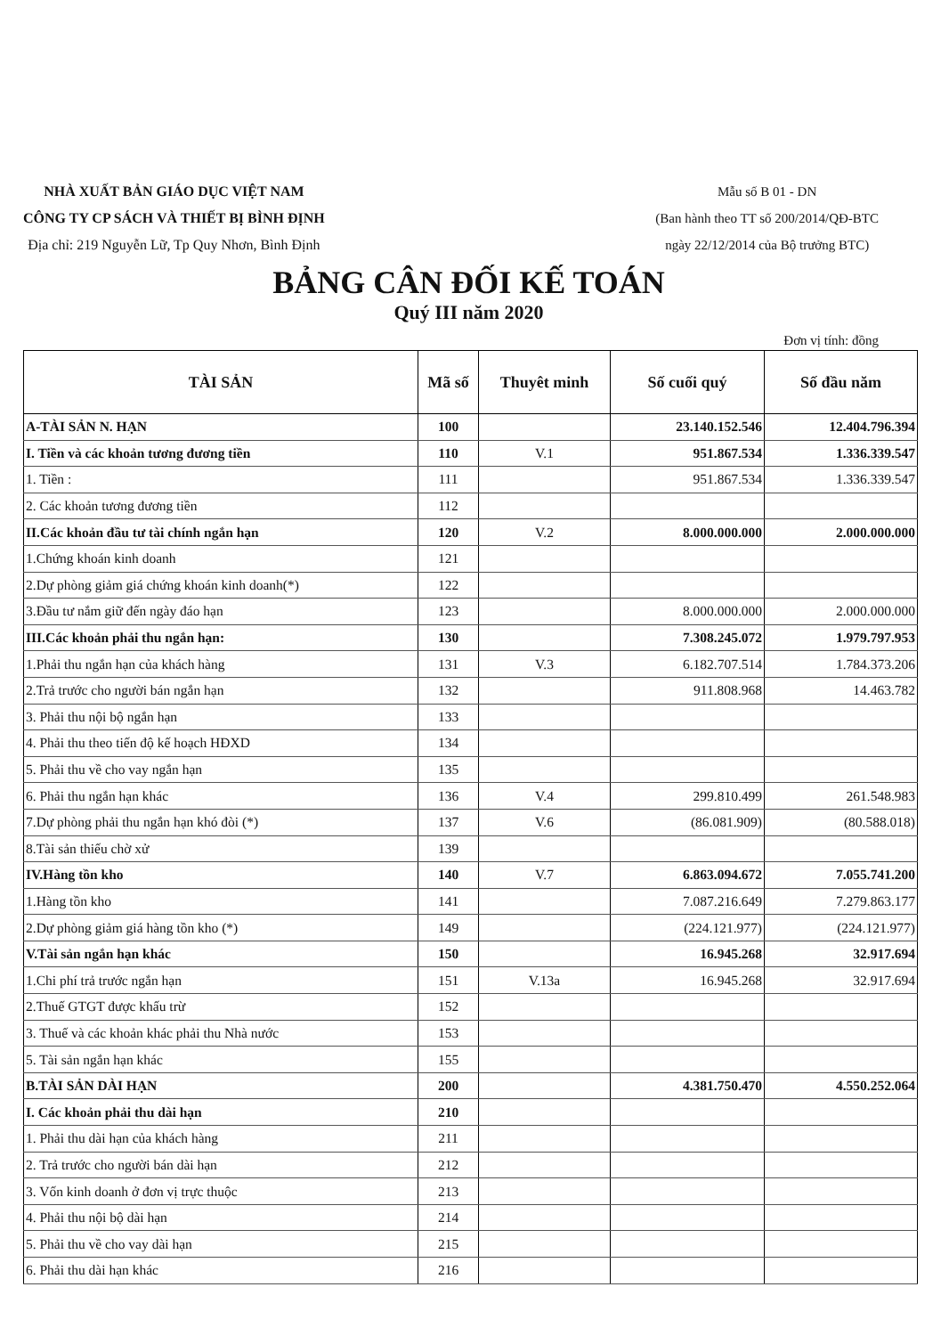NHÀ XUẤT BẢN GIÁO DỤC VIỆT NAM
CÔNG TY CP SÁCH VÀ THIẾT BỊ BÌNH ĐỊNH
Địa chỉ: 219 Nguyễn Lữ, Tp Quy Nhơn, Bình Định
Mẫu số B 01 - DN
(Ban hành theo TT số 200/2014/QĐ-BTC
ngày 22/12/2014 của Bộ trưởng BTC)
BẢNG CÂN ĐỐI KẾ TOÁN
Quý III năm 2020
Đơn vị tính: đồng
| TÀI SẢN | Mã số | Thuyêt minh | Số cuối quý | Số đầu năm |
| --- | --- | --- | --- | --- |
| A-TÀI SẢN N. HẠN | 100 | | 23.140.152.546 | 12.404.796.394 |
| I. Tiền và các khoản tương đương tiền | 110 | V.1 | 951.867.534 | 1.336.339.547 |
| 1. Tiền : | 111 | | 951.867.534 | 1.336.339.547 |
| 2. Các khoản tương đương tiền | 112 | | | |
| II.Các khoản đầu tư tài chính ngắn hạn | 120 | V.2 | 8.000.000.000 | 2.000.000.000 |
| 1.Chứng khoán kinh doanh | 121 | | | |
| 2.Dự phòng giảm giá chứng khoán kinh doanh(*) | 122 | | | |
| 3.Đầu tư nắm giữ đến ngày đáo hạn | 123 | | 8.000.000.000 | 2.000.000.000 |
| III.Các khoản phải thu ngắn hạn: | 130 | | 7.308.245.072 | 1.979.797.953 |
| 1.Phải thu ngắn hạn của khách hàng | 131 | V.3 | 6.182.707.514 | 1.784.373.206 |
| 2.Trả trước cho người bán ngắn hạn | 132 | | 911.808.968 | 14.463.782 |
| 3. Phải thu nội bộ ngắn hạn | 133 | | | |
| 4. Phải thu theo tiến độ kế hoạch HĐXD | 134 | | | |
| 5. Phải thu về cho vay ngắn hạn | 135 | | | |
| 6. Phải thu ngắn hạn khác | 136 | V.4 | 299.810.499 | 261.548.983 |
| 7.Dự phòng phải thu ngắn hạn khó đòi (*) | 137 | V.6 | (86.081.909) | (80.588.018) |
| 8.Tài sản thiếu chờ xử | 139 | | | |
| IV.Hàng tồn kho | 140 | V.7 | 6.863.094.672 | 7.055.741.200 |
| 1.Hàng tồn kho | 141 | | 7.087.216.649 | 7.279.863.177 |
| 2.Dự phòng giảm giá hàng tồn kho (*) | 149 | | (224.121.977) | (224.121.977) |
| V.Tài sản ngắn hạn khác | 150 | | 16.945.268 | 32.917.694 |
| 1.Chi phí trả trước ngắn hạn | 151 | V.13a | 16.945.268 | 32.917.694 |
| 2.Thuế GTGT được khấu trừ | 152 | | | |
| 3. Thuế và các khoản khác phải thu Nhà nước | 153 | | | |
| 5. Tài sản ngắn hạn khác | 155 | | | |
| B.TÀI SẢN DÀI HẠN | 200 | | 4.381.750.470 | 4.550.252.064 |
| I. Các khoản phải thu dài hạn | 210 | | | |
| 1. Phải thu dài hạn của khách hàng | 211 | | | |
| 2. Trả trước cho người bán dài hạn | 212 | | | |
| 3. Vốn kinh doanh ở đơn vị trực thuộc | 213 | | | |
| 4. Phải thu nội bộ dài hạn | 214 | | | |
| 5. Phải thu về cho vay dài hạn | 215 | | | |
| 6. Phải thu dài hạn khác | 216 | | | |